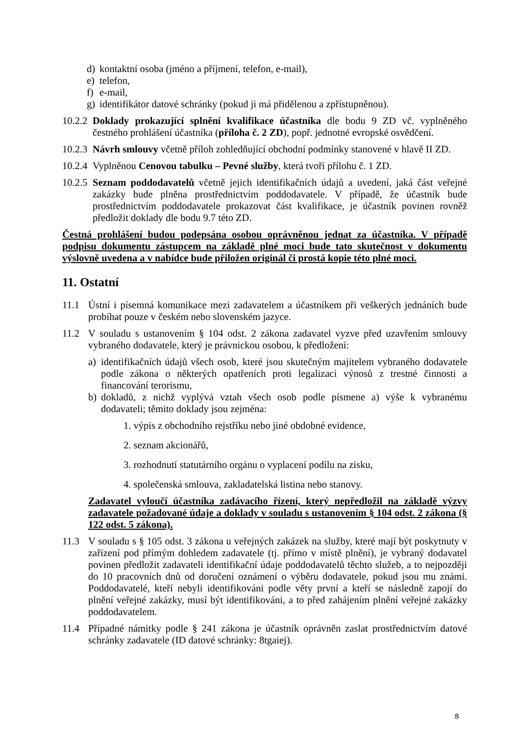d) kontaktní osoba (jméno a příjmení, telefon, e-mail),
e) telefon,
f) e-mail,
g) identifikátor datové schránky (pokud ji má přidělenou a zpřístupněnou).
10.2.2 Doklady prokazující splnění kvalifikace účastníka dle bodu 9 ZD vč. vyplněného čestného prohlášení účastníka (příloha č. 2 ZD), popř. jednotné evropské osvědčení.
10.2.3 Návrh smlouvy včetně příloh zohledňující obchodní podmínky stanovené v hlavě II ZD.
10.2.4 Vyplněnou Cenovou tabulku – Pevné služby, která tvoří přílohu č. 1 ZD.
10.2.5 Seznam poddodavatelů včetně jejich identifikačních údajů a uvedení, jaká část veřejné zakázky bude plněna prostřednictvím poddodavatele. V případě, že účastník bude prostřednictvím poddodavatele prokazovat část kvalifikace, je účastník povinen rovněž předložit doklady dle bodu 9.7 této ZD.
Čestná prohlášení budou podepsána osobou oprávněnou jednat za účastníka. V případě podpisu dokumentu zástupcem na základě plné moci bude tato skutečnost v dokumentu výslovně uvedena a v nabídce bude přiložen originál či prostá kopie této plné moci.
11. Ostatní
11.1 Ústní i písemná komunikace mezi zadavatelem a účastníkem při veškerých jednáních bude probíhat pouze v českém nebo slovenském jazyce.
11.2 V souladu s ustanovením § 104 odst. 2 zákona zadavatel vyzve před uzavřením smlouvy vybraného dodavatele, který je právnickou osobou, k předložení:
a) identifikačních údajů všech osob, které jsou skutečným majitelem vybraného dodavatele podle zákona o některých opatřeních proti legalizaci výnosů z trestné činnosti a financování terorismu,
b) dokladů, z nichž vyplývá vztah všech osob podle písmene a) výše k vybranému dodavateli; těmito doklady jsou zejména:
1. výpis z obchodního rejstříku nebo jiné obdobné evidence,
2. seznam akcionářů,
3. rozhodnutí statutárního orgánu o vyplacení podílu na zisku,
4. společenská smlouva, zakladatelská listina nebo stanovy.
Zadavatel vyloučí účastníka zadávacího řízení, který nepředložil na základě výzvy zadavatele požadované údaje a doklady v souladu s ustanovením § 104 odst. 2 zákona (§ 122 odst. 5 zákona).
11.3 V souladu s § 105 odst. 3 zákona u veřejných zakázek na služby, které mají být poskytnuty v zařízení pod přímým dohledem zadavatele (tj. přímo v místě plnění), je vybraný dodavatel povinen předložit zadavateli identifikační údaje poddodavatelů těchto služeb, a to nejpozději do 10 pracovních dnů od doručení oznámení o výběru dodavatele, pokud jsou mu známi. Poddodavatelé, kteří nebyli identifikováni podle věty první a kteří se následně zapojí do plnění veřejné zakázky, musí být identifikováni, a to před zahájením plnění veřejné zakázky poddodavatelem.
11.4 Případné námitky podle § 241 zákona je účastník oprávněn zaslat prostřednictvím datové schránky zadavatele (ID datové schránky: 8tgaiej).
8